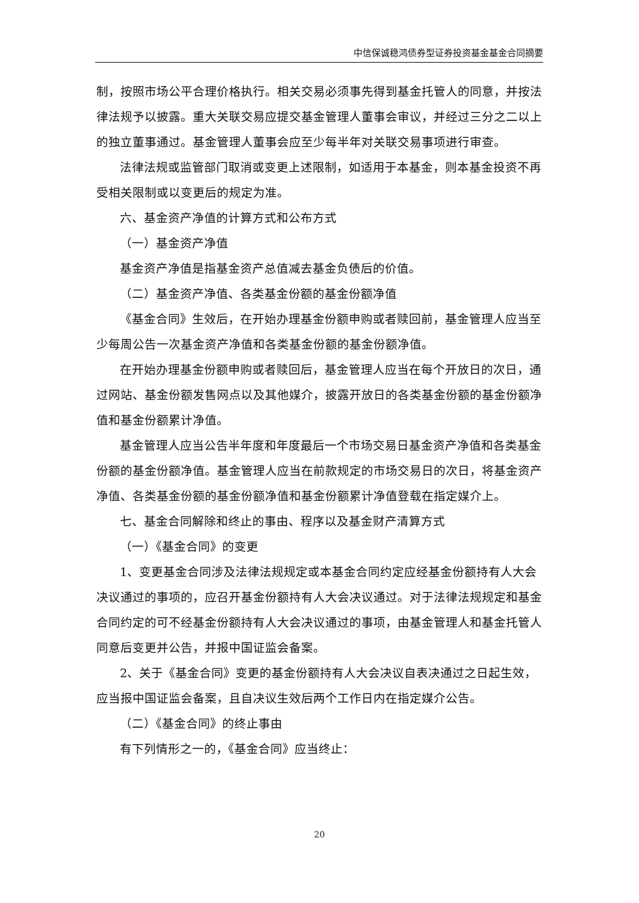中信保诚稳鸿债券型证券投资基金基金合同摘要
制，按照市场公平合理价格执行。相关交易必须事先得到基金托管人的同意，并按法律法规予以披露。重大关联交易应提交基金管理人董事会审议，并经过三分之二以上的独立董事通过。基金管理人董事会应至少每半年对关联交易事项进行审查。
法律法规或监管部门取消或变更上述限制，如适用于本基金，则本基金投资不再受相关限制或以变更后的规定为准。
六、基金资产净值的计算方式和公布方式
（一）基金资产净值
基金资产净值是指基金资产总值减去基金负债后的价值。
（二）基金资产净值、各类基金份额的基金份额净值
《基金合同》生效后，在开始办理基金份额申购或者赎回前，基金管理人应当至少每周公告一次基金资产净值和各类基金份额的基金份额净值。
在开始办理基金份额申购或者赎回后，基金管理人应当在每个开放日的次日，通过网站、基金份额发售网点以及其他媒介，披露开放日的各类基金份额的基金份额净值和基金份额累计净值。
基金管理人应当公告半年度和年度最后一个市场交易日基金资产净值和各类基金份额的基金份额净值。基金管理人应当在前款规定的市场交易日的次日，将基金资产净值、各类基金份额的基金份额净值和基金份额累计净值登载在指定媒介上。
七、基金合同解除和终止的事由、程序以及基金财产清算方式
（一）《基金合同》的变更
1、变更基金合同涉及法律法规规定或本基金合同约定应经基金份额持有人大会决议通过的事项的，应召开基金份额持有人大会决议通过。对于法律法规规定和基金合同约定的可不经基金份额持有人大会决议通过的事项，由基金管理人和基金托管人同意后变更并公告，并报中国证监会备案。
2、关于《基金合同》变更的基金份额持有人大会决议自表决通过之日起生效，应当报中国证监会备案，且自决议生效后两个工作日内在指定媒介公告。
（二）《基金合同》的终止事由
有下列情形之一的，《基金合同》应当终止：
20